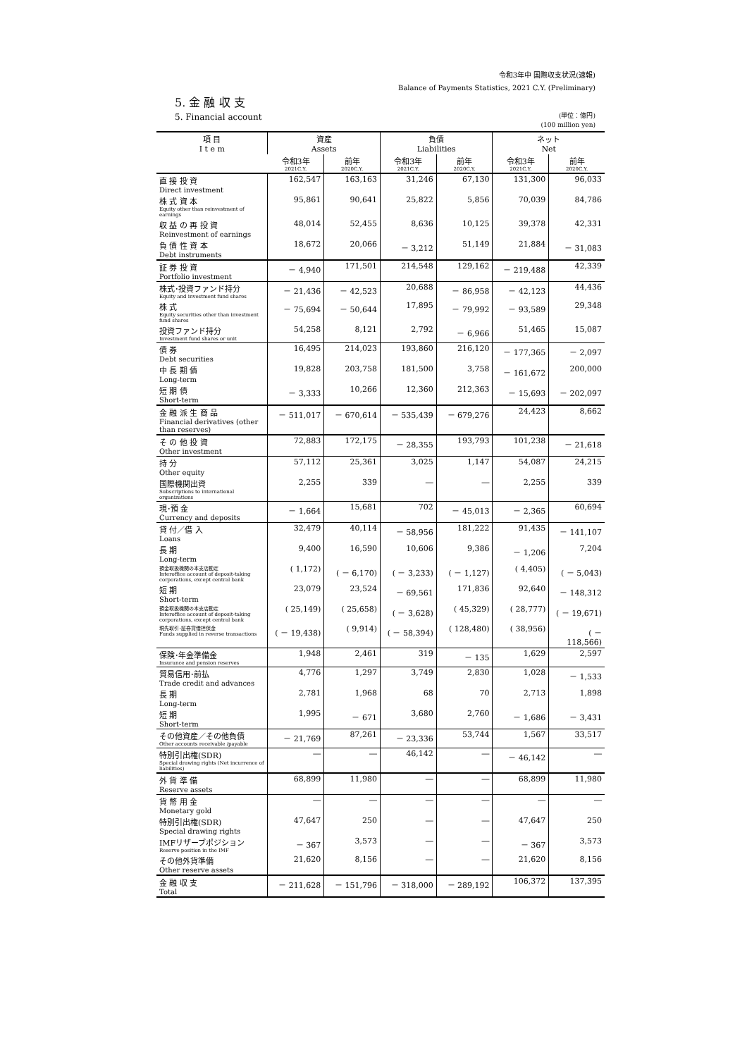令和3年中 国際収支状況(速報)
Balance of Payments Statistics, 2021 C.Y. (Preliminary)
5. 金 融 収 支
5. Financial account
(単位：億円)
(100 million yen)
| 項 目 I t e m | 資産 Assets | | 負債 Liabilities | | ネット Net | |
| --- | --- | --- | --- | --- | --- | --- |
| | 令和3年 2021C.Y. | 前年 2020C.Y. | 令和3年 2021C.Y. | 前年 2020C.Y. | 令和3年 2021C.Y. | 前年 2020C.Y. |
| 直 接 投 資 Direct investment | 162,547 | 163,163 | 31,246 | 67,130 | 131,300 | 96,033 |
| 株 式 資 本 Equity other than reinvestment of earnings | 95,861 | 90,641 | 25,822 | 5,856 | 70,039 | 84,786 |
| 収 益 の 再 投 資 Reinvestment of earnings | 48,014 | 52,455 | 8,636 | 10,125 | 39,378 | 42,331 |
| 負 債 性 資 本 Debt instruments | 18,672 | 20,066 | － 3,212 | 51,149 | 21,884 | － 31,083 |
| 証 券 投 資 Portfolio investment | － 4,940 | 171,501 | 214,548 | 129,162 | － 219,488 | 42,339 |
| 株式･投資ファンド持分 Equity and investment fund shares | － 21,436 | － 42,523 | 20,688 | － 86,958 | － 42,123 | 44,436 |
| 株 式 Equity securities other than investment fund shares | － 75,694 | － 50,644 | 17,895 | － 79,992 | － 93,589 | 29,348 |
| 投資ファンド持分 Investment fund shares or unit | 54,258 | 8,121 | 2,792 | － 6,966 | 51,465 | 15,087 |
| 債 券 Debt securities | 16,495 | 214,023 | 193,860 | 216,120 | － 177,365 | － 2,097 |
| 中 長 期 債 Long-term | 19,828 | 203,758 | 181,500 | 3,758 | － 161,672 | 200,000 |
| 短 期 債 Short-term | － 3,333 | 10,266 | 12,360 | 212,363 | － 15,693 | － 202,097 |
| 金 融 派 生 商 品 Financial derivatives (other than reserves) | － 511,017 | － 670,614 | － 535,439 | － 679,276 | 24,423 | 8,662 |
| そ の 他 投 資 Other investment | 72,883 | 172,175 | － 28,355 | 193,793 | 101,238 | － 21,618 |
| 持 分 Other equity | 57,112 | 25,361 | 3,025 | 1,147 | 54,087 | 24,215 |
| 国際機関出資 Subscriptions to international organizations | 2,255 | 339 | ― | ― | 2,255 | 339 |
| 現･預 金 Currency and deposits | － 1,664 | 15,681 | 702 | － 45,013 | － 2,365 | 60,694 |
| 貸 付／借 入 Loans | 32,479 | 40,114 | － 58,956 | 181,222 | 91,435 | － 141,107 |
| 長 期 Long-term | 9,400 | 16,590 | 10,606 | 9,386 | － 1,206 | 7,204 |
| 預金取扱機関の本支店勘定 Interoffice account of deposit-taking corporations, except central bank | ( 1,172) | ( － 6,170) | ( － 3,233) | ( － 1,127) | ( 4,405) | ( － 5,043) |
| 短 期 Short-term | 23,079 | 23,524 | － 69,561 | 171,836 | 92,640 | － 148,312 |
| 預金取扱機関の本支店勘定 Interoffice account of deposit-taking corporations, except central bank | ( 25,149) | ( 25,658) | ( － 3,628) | ( 45,329) | ( 28,777) | ( － 19,671) |
| 現先取引･証券貸借担保金 Funds supplied in reverse transactions | ( － 19,438) | ( 9,914) | ( － 58,394) | ( 128,480) | ( 38,956) | ( － 118,566) |
| 保険･年金準備金 Insurance and pension reserves | 1,948 | 2,461 | 319 | － 135 | 1,629 | 2,597 |
| 貿易信用･前払 Trade credit and advances | 4,776 | 1,297 | 3,749 | 2,830 | 1,028 | － 1,533 |
| 長 期 Long-term | 2,781 | 1,968 | 68 | 70 | 2,713 | 1,898 |
| 短 期 Short-term | 1,995 | － 671 | 3,680 | 2,760 | － 1,686 | － 3,431 |
| その他資産／その他負債 Other accounts receivable /payable | － 21,769 | 87,261 | － 23,336 | 53,744 | 1,567 | 33,517 |
| 特別引出権(SDR) Special drawing rights (Net incurrence of liabilities) | ― | ― | 46,142 | ― | － 46,142 | ― |
| 外 貨 準 備 Reserve assets | 68,899 | 11,980 | ― | ― | 68,899 | 11,980 |
| 貨 幣 用 金 Monetary gold | ― | ― | ― | ― | ― | ― |
| 特別引出権(SDR) Special drawing rights | 47,647 | 250 | ― | ― | 47,647 | 250 |
| IMFリザーブポジション Reserve position in the IMF | － 367 | 3,573 | ― | ― | － 367 | 3,573 |
| その他外貨準備 Other reserve assets | 21,620 | 8,156 | ― | ― | 21,620 | 8,156 |
| 金 融 収 支 Total | － 211,628 | － 151,796 | － 318,000 | － 289,192 | 106,372 | 137,395 |